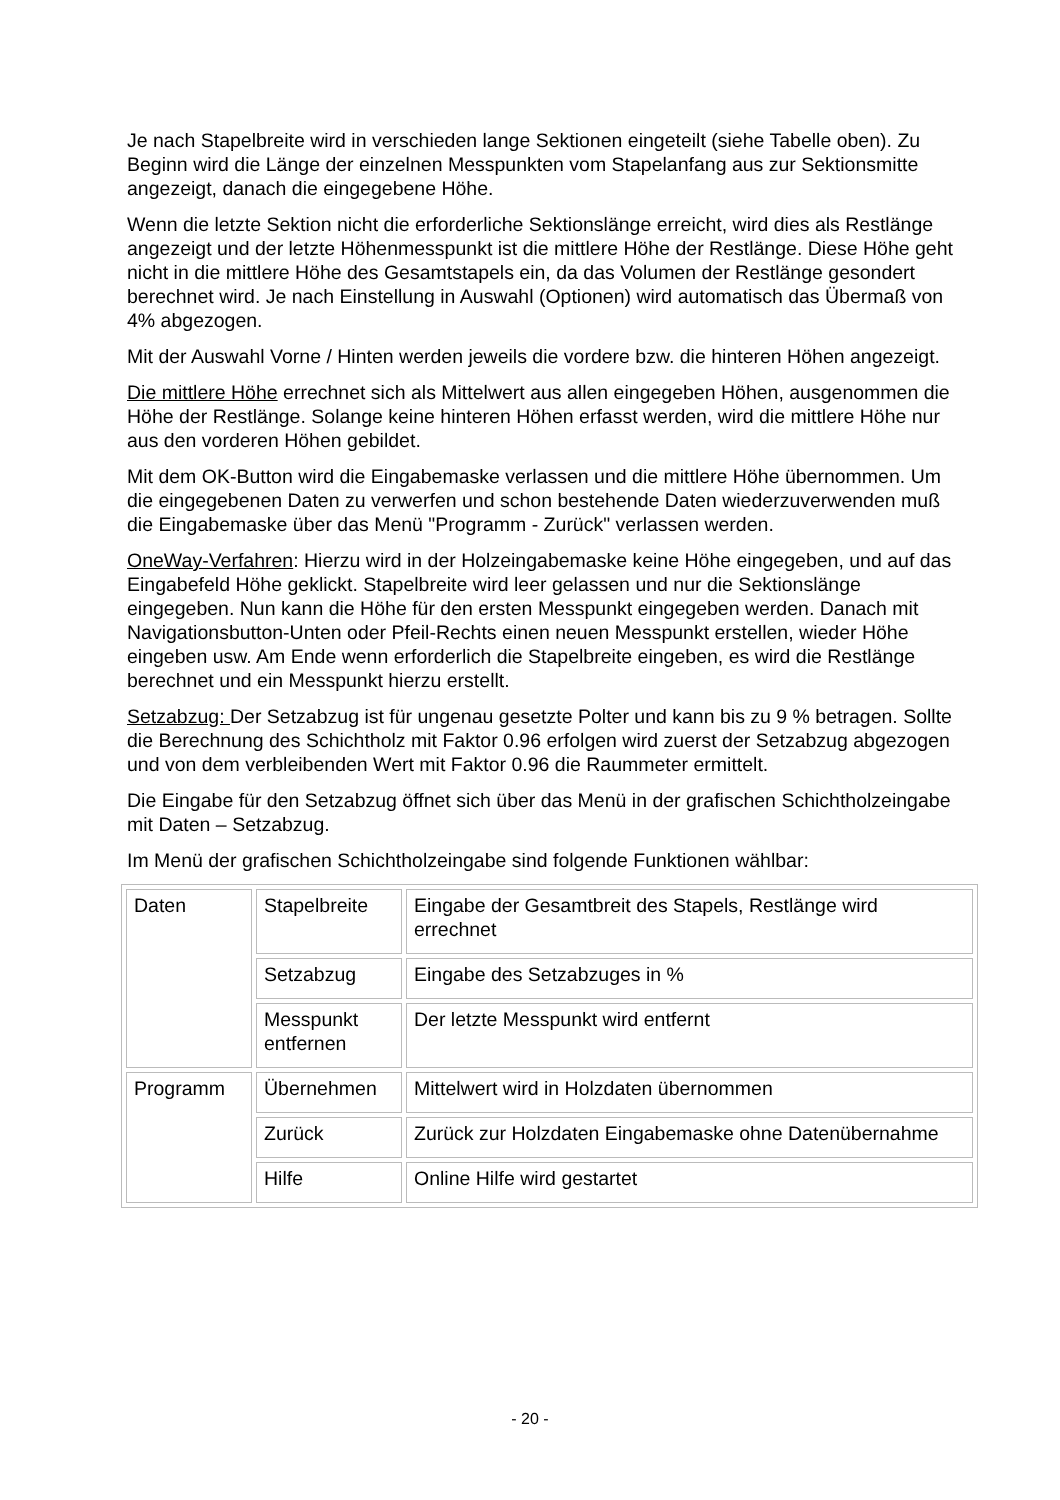Je nach Stapelbreite wird in verschieden lange Sektionen eingeteilt (siehe Tabelle oben). Zu Beginn wird die Länge der einzelnen Messpunkten vom Stapelanfang aus zur Sektionsmitte angezeigt, danach die eingegebene Höhe.
Wenn die letzte Sektion nicht die erforderliche Sektionslänge erreicht, wird dies als Restlänge angezeigt und der letzte Höhenmesspunkt ist die mittlere Höhe der Restlänge. Diese Höhe geht nicht in die mittlere Höhe des Gesamtstapels ein, da das Volumen der Restlänge gesondert berechnet wird. Je nach Einstellung in Auswahl (Optionen) wird automatisch das Übermaß von 4% abgezogen.
Mit der Auswahl Vorne / Hinten werden jeweils die vordere bzw. die hinteren Höhen angezeigt.
Die mittlere Höhe errechnet sich als Mittelwert aus allen eingegeben Höhen, ausgenommen die Höhe der Restlänge. Solange keine hinteren Höhen erfasst werden, wird die mittlere Höhe nur aus den vorderen Höhen gebildet.
Mit dem OK-Button wird die Eingabemaske verlassen und die mittlere Höhe übernommen. Um die eingegebenen Daten zu verwerfen und schon bestehende Daten wiederzuverwenden muß die Eingabemaske über das Menü "Programm - Zurück" verlassen werden.
OneWay-Verfahren: Hierzu wird in der Holzeingabemaske keine Höhe eingegeben, und auf das Eingabefeld Höhe geklickt. Stapelbreite wird leer gelassen und nur die Sektionslänge eingegeben. Nun kann die Höhe für den ersten Messpunkt eingegeben werden. Danach mit Navigationsbutton-Unten oder Pfeil-Rechts einen neuen Messpunkt erstellen, wieder Höhe eingeben usw. Am Ende wenn erforderlich die Stapelbreite eingeben, es wird die Restlänge berechnet und ein Messpunkt hierzu erstellt.
Setzabzug: Der Setzabzug ist für ungenau gesetzte Polter und kann bis zu 9 % betragen. Sollte die Berechnung des Schichtholz mit Faktor 0.96 erfolgen wird zuerst der Setzabzug abgezogen und von dem verbleibenden Wert mit Faktor 0.96 die Raummeter ermittelt.
Die Eingabe für den Setzabzug öffnet sich über das Menü in der grafischen Schichtholzeingabe mit Daten – Setzabzug.
Im Menü der grafischen Schichtholzeingabe sind folgende Funktionen wählbar:
| Daten | Stapelbreite | Eingabe der Gesamtbreit des Stapels, Restlänge wird errechnet |
| | Setzabzug | Eingabe des Setzabzuges in % |
| | Messpunkt entfernen | Der letzte Messpunkt wird entfernt |
| Programm | Übernehmen | Mittelwert wird in Holzdaten übernommen |
| | Zurück | Zurück zur Holzdaten Eingabemaske ohne Datenübernahme |
| | Hilfe | Online Hilfe wird gestartet |
- 20 -